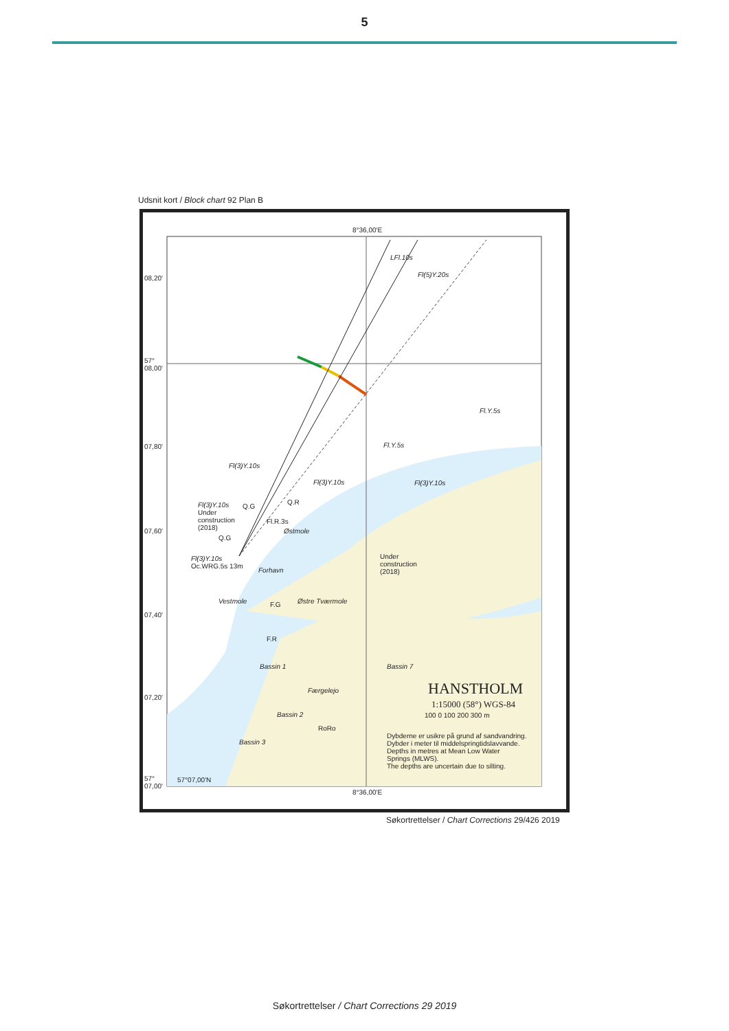5
Udsnit kort / Block chart 92 Plan B
8°36,00'E
LFl.10s
Fl(5)Y.20s
08,20'
57°
08,00'
Fl.Y.5s
Fl.Y.5s
07,80'
Fl(3)Y.10s
Fl(3)Y.10s Fl(3)Y.10s
Fl(3)Y.10s
Under
construction
(2018)
Q.G
Q.R
Fl.R.3s
Østmole
07,60'
Q.G
Fl(3)Y.10s
Oc.WRG.5s 13m
Under
construction
(2018)
Forhavn
F.G
07,40'
Vestmole Østre Tværmole
F.R
Bassin 1 Bassin 7
Færgelejo
07,20' HANSTHOLM
1:15000 (58°) WGS-84
100 0 100 200 300 m
Bassin 2
RoRo
Bassin 3
Dybderne er usikre på grund af sandvandring.
Dybder i meter til middelspringtidslavvande.
Depths in metres at Mean Low Water
Springs (MLWS).
The depths are uncertain due to silting.
57°
07,00'
57°07,00'N
8°36,00'E
Søkortrettelser / Chart Corrections 29/426 2019
Søkortrettelser / Chart Corrections 29 2019